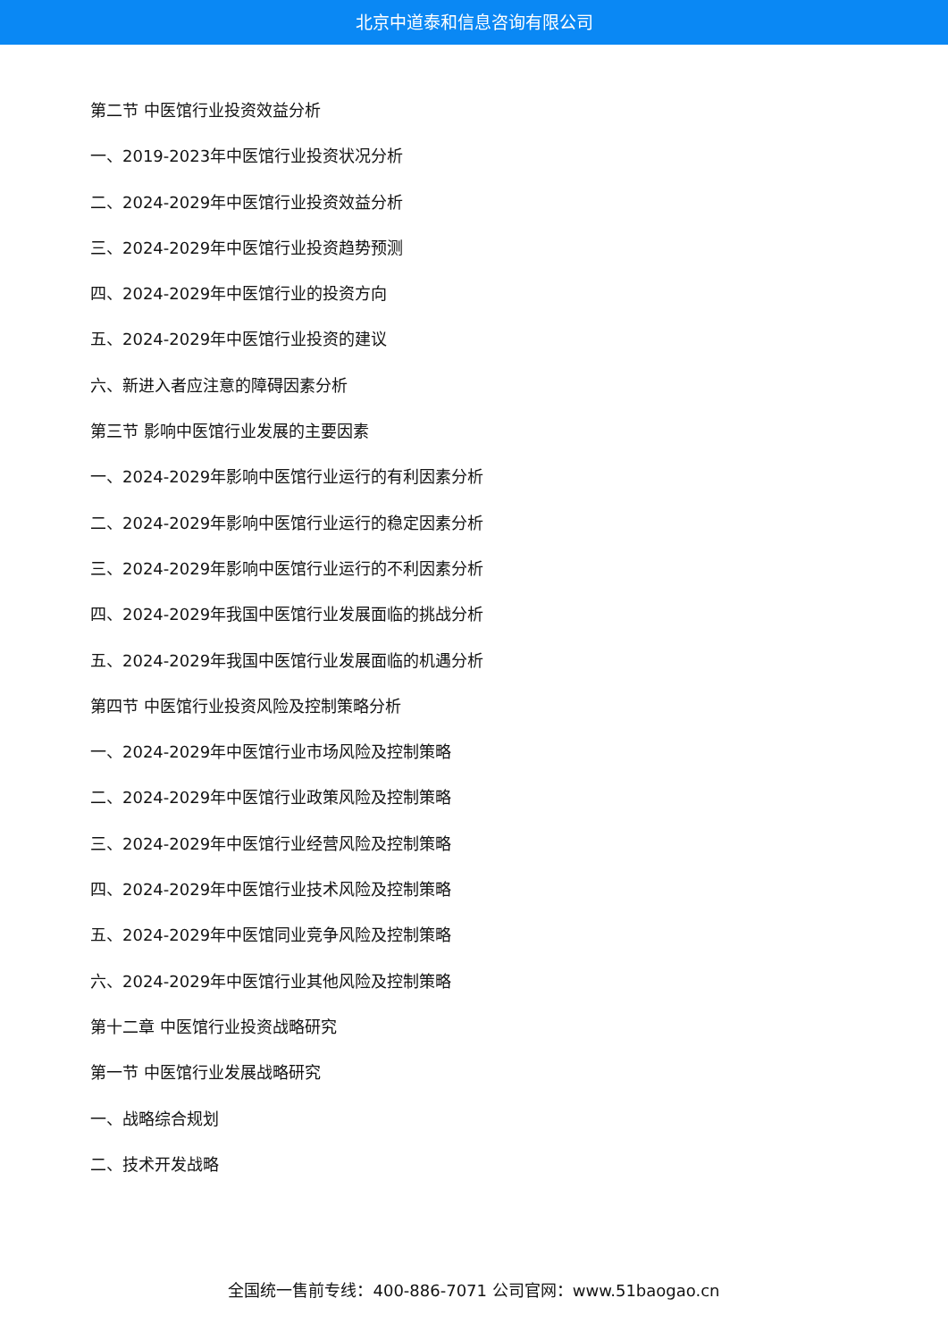北京中道泰和信息咨询有限公司
第二节 中医馆行业投资效益分析
一、2019-2023年中医馆行业投资状况分析
二、2024-2029年中医馆行业投资效益分析
三、2024-2029年中医馆行业投资趋势预测
四、2024-2029年中医馆行业的投资方向
五、2024-2029年中医馆行业投资的建议
六、新进入者应注意的障碍因素分析
第三节 影响中医馆行业发展的主要因素
一、2024-2029年影响中医馆行业运行的有利因素分析
二、2024-2029年影响中医馆行业运行的稳定因素分析
三、2024-2029年影响中医馆行业运行的不利因素分析
四、2024-2029年我国中医馆行业发展面临的挑战分析
五、2024-2029年我国中医馆行业发展面临的机遇分析
第四节 中医馆行业投资风险及控制策略分析
一、2024-2029年中医馆行业市场风险及控制策略
二、2024-2029年中医馆行业政策风险及控制策略
三、2024-2029年中医馆行业经营风险及控制策略
四、2024-2029年中医馆行业技术风险及控制策略
五、2024-2029年中医馆同业竞争风险及控制策略
六、2024-2029年中医馆行业其他风险及控制策略
第十二章 中医馆行业投资战略研究
第一节 中医馆行业发展战略研究
一、战略综合规划
二、技术开发战略
全国统一售前专线：400-886-7071 公司官网：www.51baogao.cn